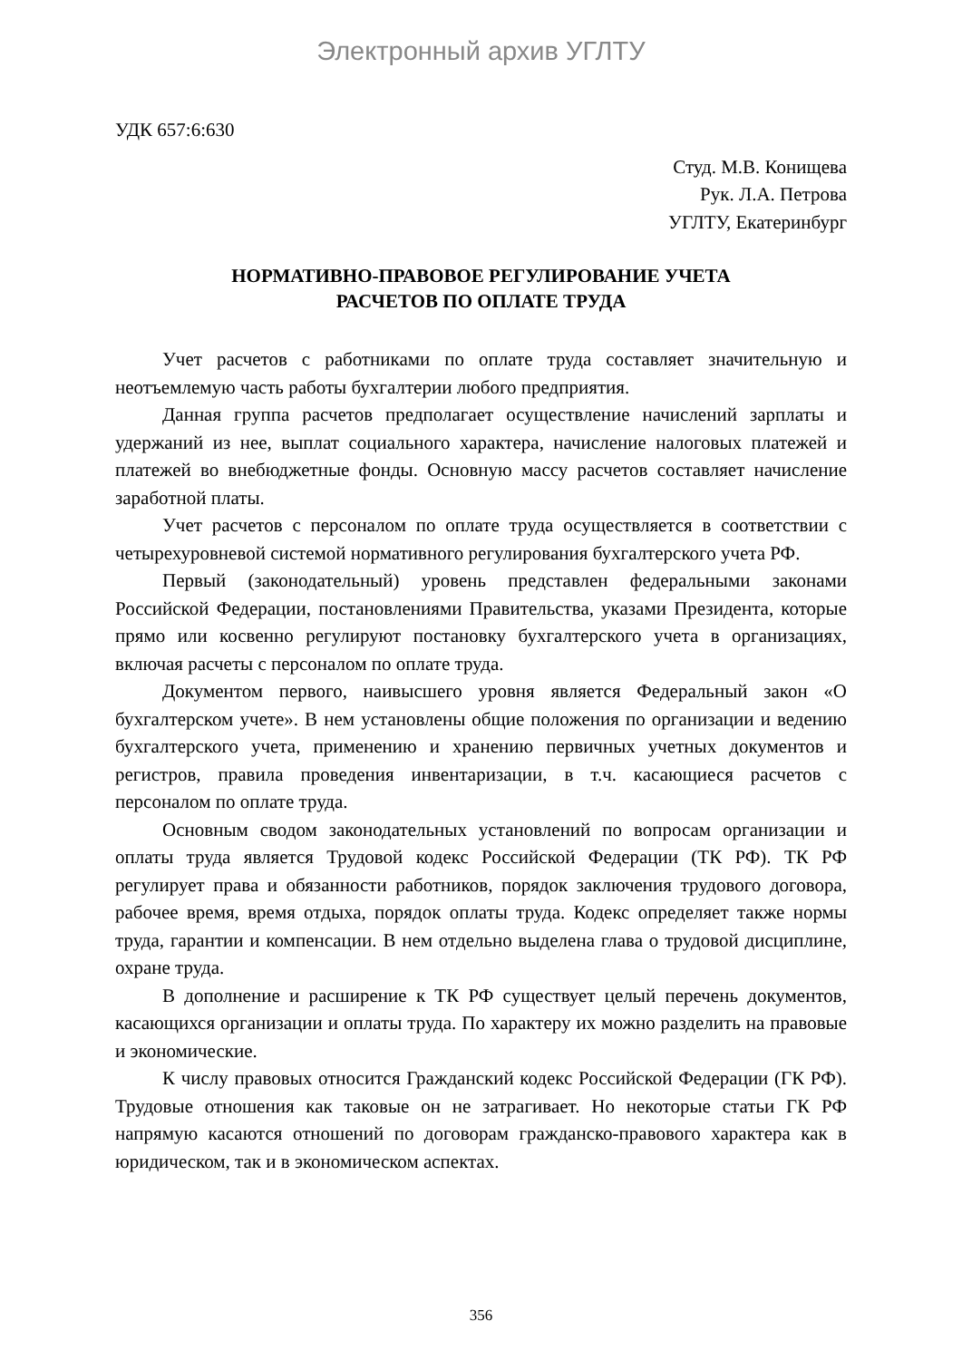Электронный архив УГЛТУ
УДК 657:6:630
Студ. М.В. Конищева
Рук. Л.А. Петрова
УГЛТУ, Екатеринбург
НОРМАТИВНО-ПРАВОВОЕ РЕГУЛИРОВАНИЕ УЧЕТА
РАСЧЕТОВ ПО ОПЛАТЕ ТРУДА
Учет расчетов с работниками по оплате труда составляет значительную и неотъемлемую часть работы бухгалтерии любого предприятия.
Данная группа расчетов предполагает осуществление начислений зарплаты и удержаний из нее, выплат социального характера, начисление налоговых платежей и платежей во внебюджетные фонды. Основную массу расчетов составляет начисление заработной платы.
Учет расчетов с персоналом по оплате труда осуществляется в соответствии с четырехуровневой системой нормативного регулирования бухгалтерского учета РФ.
Первый (законодательный) уровень представлен федеральными законами Российской Федерации, постановлениями Правительства, указами Президента, которые прямо или косвенно регулируют постановку бухгалтерского учета в организациях, включая расчеты с персоналом по оплате труда.
Документом первого, наивысшего уровня является Федеральный закон «О бухгалтерском учете». В нем установлены общие положения по организации и ведению бухгалтерского учета, применению и хранению первичных учетных документов и регистров, правила проведения инвентаризации, в т.ч. касающиеся расчетов с персоналом по оплате труда.
Основным сводом законодательных установлений по вопросам организации и оплаты труда является Трудовой кодекс Российской Федерации (ТК РФ). ТК РФ регулирует права и обязанности работников, порядок заключения трудового договора, рабочее время, время отдыха, порядок оплаты труда. Кодекс определяет также нормы труда, гарантии и компенсации. В нем отдельно выделена глава о трудовой дисциплине, охране труда.
В дополнение и расширение к ТК РФ существует целый перечень документов, касающихся организации и оплаты труда. По характеру их можно разделить на правовые и экономические.
К числу правовых относится Гражданский кодекс Российской Федерации (ГК РФ). Трудовые отношения как таковые он не затрагивает. Но некоторые статьи ГК РФ напрямую касаются отношений по договорам гражданско-правового характера как в юридическом, так и в экономическом аспектах.
356